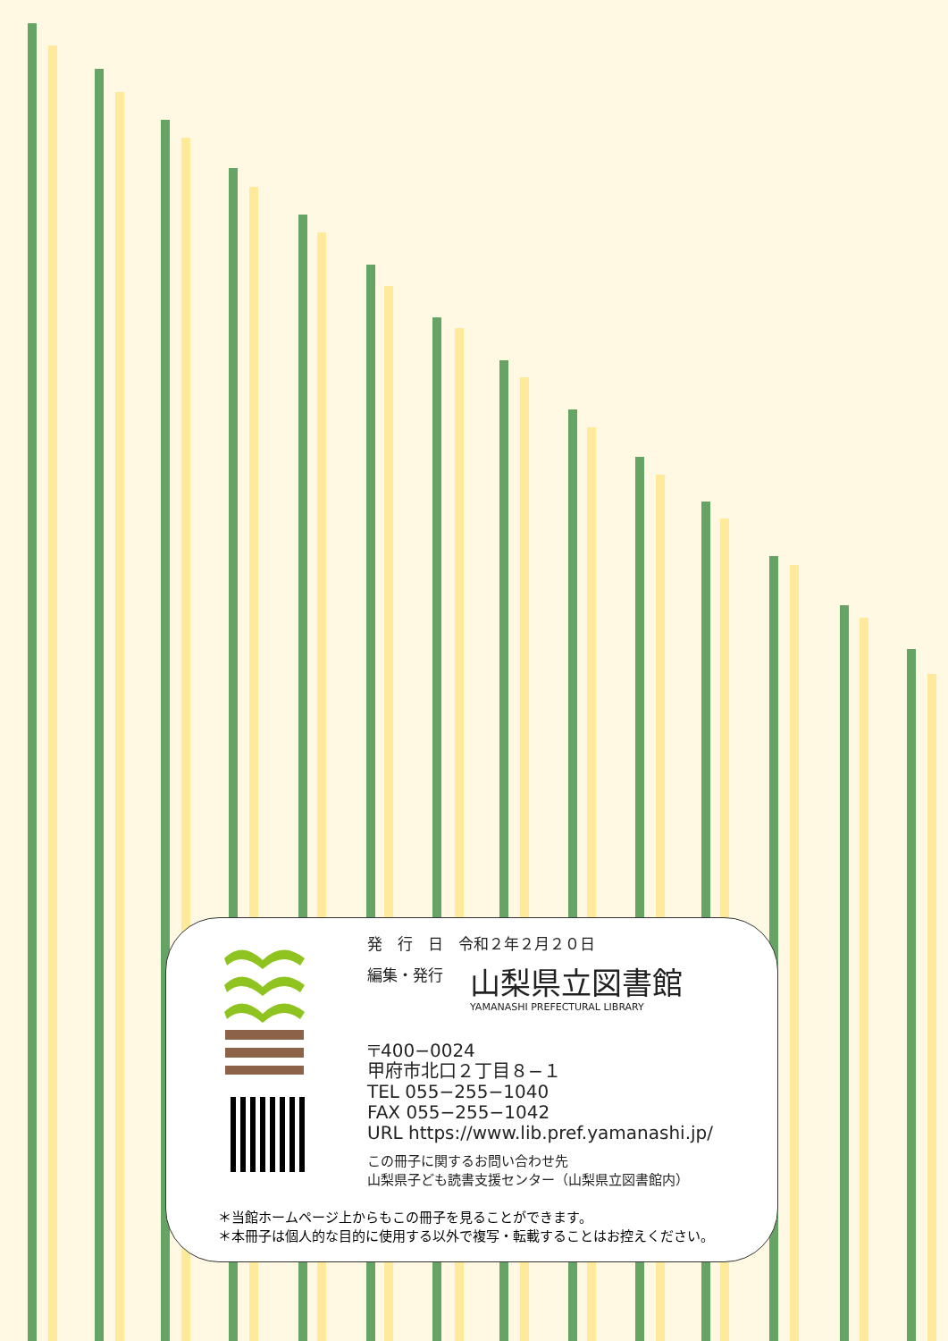発　行　日　令和２年２月２０日
編集・発行 山梨県立図書館 YAMANASHI PREFECTURAL LIBRARY
〒400−0024
甲府市北口２丁目８−１
TEL 055−255−1040
FAX 055−255−1042
URL https://www.lib.pref.yamanashi.jp/
この冊子に関するお問い合わせ先
山梨県子ども読書支援センター（山梨県立図書館内）
＊当館ホームページ上からもこの冊子を見ることができます。
＊本冊子は個人的な目的に使用する以外で複写・転載することはお控えください。